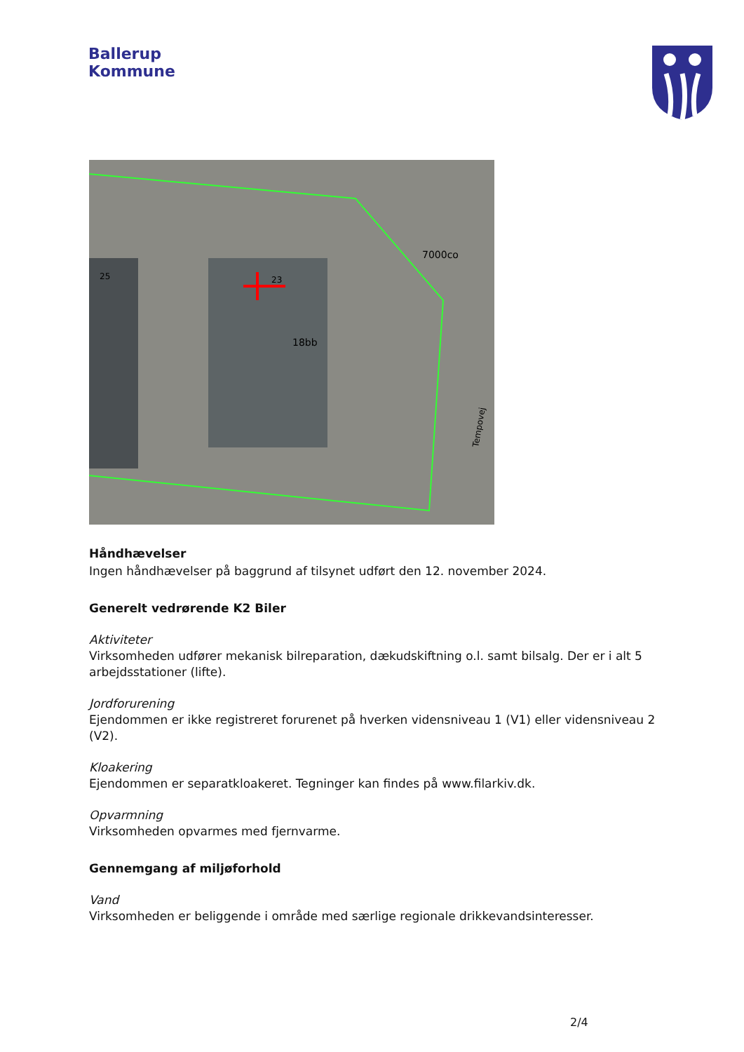Ballerup
Kommune
25
23
18bb
7000co
Tempovej
Håndhævelser
Ingen håndhævelser på baggrund af tilsynet udført den 12. november 2024.
Generelt vedrørende K2 Biler
Aktiviteter
Virksomheden udfører mekanisk bilreparation, dækudskiftning o.l. samt bilsalg. Der er i alt 5 arbejdsstationer (lifte).
Jordforurening
Ejendommen er ikke registreret forurenet på hverken vidensniveau 1 (V1) eller vidensniveau 2 (V2).
Kloakering
Ejendommen er separatkloakeret. Tegninger kan findes på www.filarkiv.dk.
Opvarmning
Virksomheden opvarmes med fjernvarme.
Gennemgang af miljøforhold
Vand
Virksomheden er beliggende i område med særlige regionale drikkevandsinteresser.
2/4